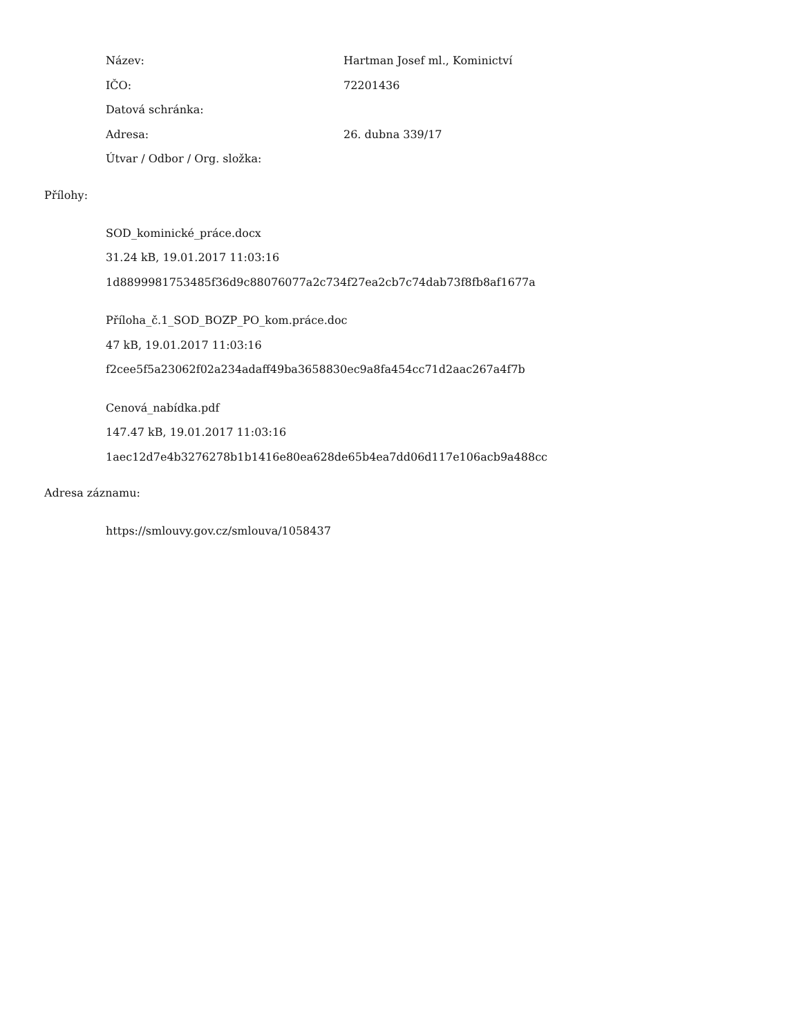Název: Hartman Josef ml., Kominictví
IČO: 72201436
Datová schránka:
Adresa: 26. dubna 339/17
Útvar / Odbor / Org. složka:
Přílohy:
SOD_kominické_práce.docx
31.24 kB, 19.01.2017 11:03:16
1d8899981753485f36d9c88076077a2c734f27ea2cb7c74dab73f8fb8af1677a
Příloha_č.1_SOD_BOZP_PO_kom.práce.doc
47 kB, 19.01.2017 11:03:16
f2cee5f5a23062f02a234adaff49ba3658830ec9a8fa454cc71d2aac267a4f7b
Cenová_nabídka.pdf
147.47 kB, 19.01.2017 11:03:16
1aec12d7e4b3276278b1b1416e80ea628de65b4ea7dd06d117e106acb9a488cc
Adresa záznamu:
https://smlouvy.gov.cz/smlouva/1058437